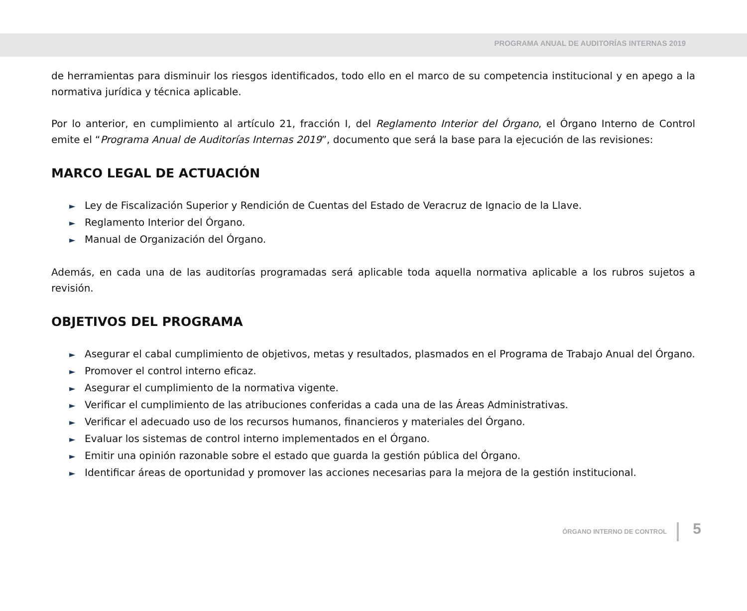PROGRAMA ANUAL DE AUDITORÍAS INTERNAS 2019
de herramientas para disminuir los riesgos identificados, todo ello en el marco de su competencia institucional y en apego a la normativa jurídica y técnica aplicable.
Por lo anterior, en cumplimiento al artículo 21, fracción I, del Reglamento Interior del Órgano, el Órgano Interno de Control emite el “Programa Anual de Auditorías Internas 2019”, documento que será la base para la ejecución de las revisiones:
MARCO LEGAL DE ACTUACIÓN
► Ley de Fiscalización Superior y Rendición de Cuentas del Estado de Veracruz de Ignacio de la Llave.
► Reglamento Interior del Órgano.
► Manual de Organización del Órgano.
Además, en cada una de las auditorías programadas será aplicable toda aquella normativa aplicable a los rubros sujetos a revisión.
OBJETIVOS DEL PROGRAMA
► Asegurar el cabal cumplimiento de objetivos, metas y resultados, plasmados en el Programa de Trabajo Anual del Órgano.
► Promover el control interno eficaz.
► Asegurar el cumplimiento de la normativa vigente.
► Verificar el cumplimiento de las atribuciones conferidas a cada una de las Áreas Administrativas.
► Verificar el adecuado uso de los recursos humanos, financieros y materiales del Órgano.
► Evaluar los sistemas de control interno implementados en el Órgano.
► Emitir una opinión razonable sobre el estado que guarda la gestión pública del Órgano.
► Identificar áreas de oportunidad y promover las acciones necesarias para la mejora de la gestión institucional.
ÓRGANO INTERNO DE CONTROL 5